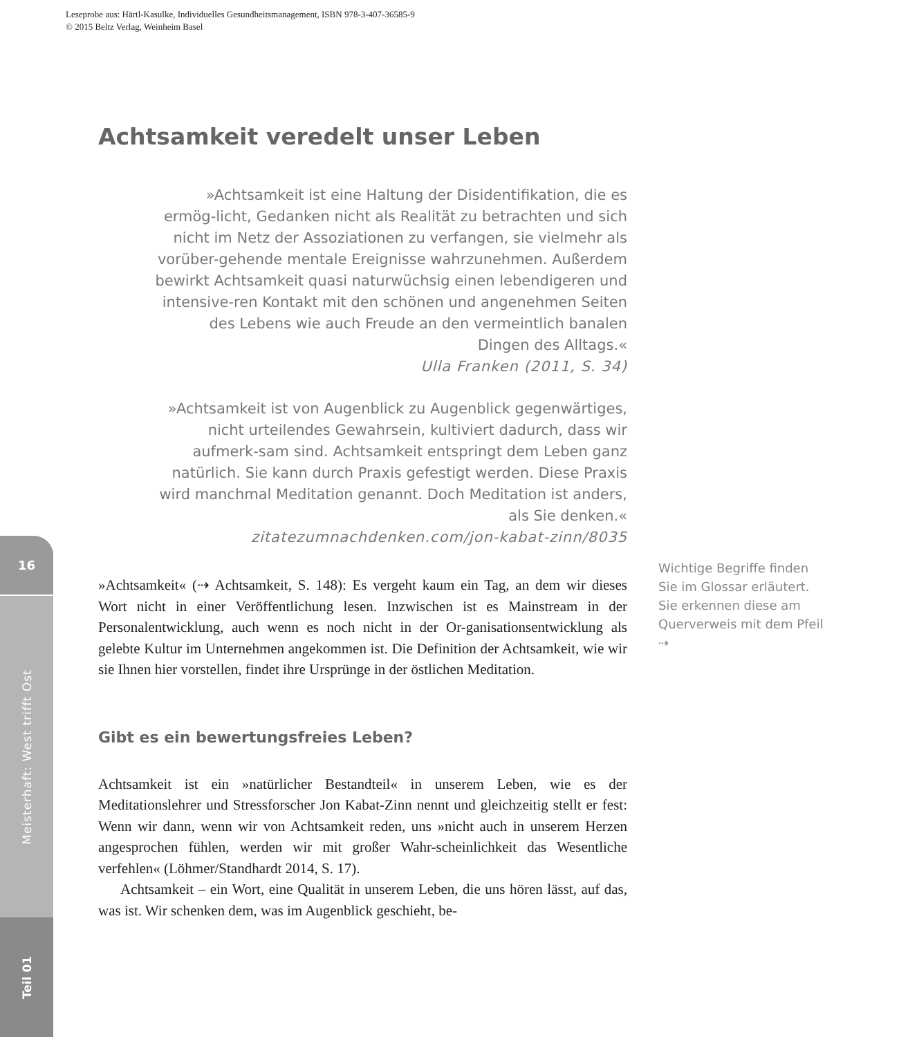Leseprobe aus: Härtl-Kasulke, Individuelles Gesundheitsmanagement, ISBN 978-3-407-36585-9
© 2015 Beltz Verlag, Weinheim Basel
16
Meisterhaft: West trifft Ost
Teil 01
Achtsamkeit veredelt unser Leben
»Achtsamkeit ist eine Haltung der Disidentifikation, die es ermög-licht, Gedanken nicht als Realität zu betrachten und sich nicht im Netz der Assoziationen zu verfangen, sie vielmehr als vorüber-gehende mentale Ereignisse wahrzunehmen. Außerdem bewirkt Achtsamkeit quasi naturwüchsig einen lebendigeren und intensive-ren Kontakt mit den schönen und angenehmen Seiten des Lebens wie auch Freude an den vermeintlich banalen Dingen des Alltags.«
Ulla Franken (2011, S. 34)
»Achtsamkeit ist von Augenblick zu Augenblick gegenwärtiges, nicht urteilendes Gewahrsein, kultiviert dadurch, dass wir aufmerk-sam sind. Achtsamkeit entspringt dem Leben ganz natürlich. Sie kann durch Praxis gefestigt werden. Diese Praxis wird manchmal Meditation genannt. Doch Meditation ist anders, als Sie denken.«
zitatezumnachdenken.com/jon-kabat-zinn/8035
»Achtsamkeit« (⇢ Achtsamkeit, S. 148): Es vergeht kaum ein Tag, an dem wir dieses Wort nicht in einer Veröffentlichung lesen. Inzwischen ist es Mainstream in der Personalentwicklung, auch wenn es noch nicht in der Or-ganisationsentwicklung als gelebte Kultur im Unternehmen angekommen ist. Die Definition der Achtsamkeit, wie wir sie Ihnen hier vorstellen, findet ihre Ursprünge in der östlichen Meditation.
Gibt es ein bewertungsfreies Leben?
Achtsamkeit ist ein »natürlicher Bestandteil« in unserem Leben, wie es der Meditationslehrer und Stressforscher Jon Kabat-Zinn nennt und gleichzeitig stellt er fest: Wenn wir dann, wenn wir von Achtsamkeit reden, uns »nicht auch in unserem Herzen angesprochen fühlen, werden wir mit großer Wahr-scheinlichkeit das Wesentliche verfehlen« (Löhmer/Standhardt 2014, S. 17).
Achtsamkeit – ein Wort, eine Qualität in unserem Leben, die uns hören lässt, auf das, was ist. Wir schenken dem, was im Augenblick geschieht, be-
Wichtige Begriffe finden Sie im Glossar erläutert. Sie erkennen diese am Querverweis mit dem Pfeil ⇢